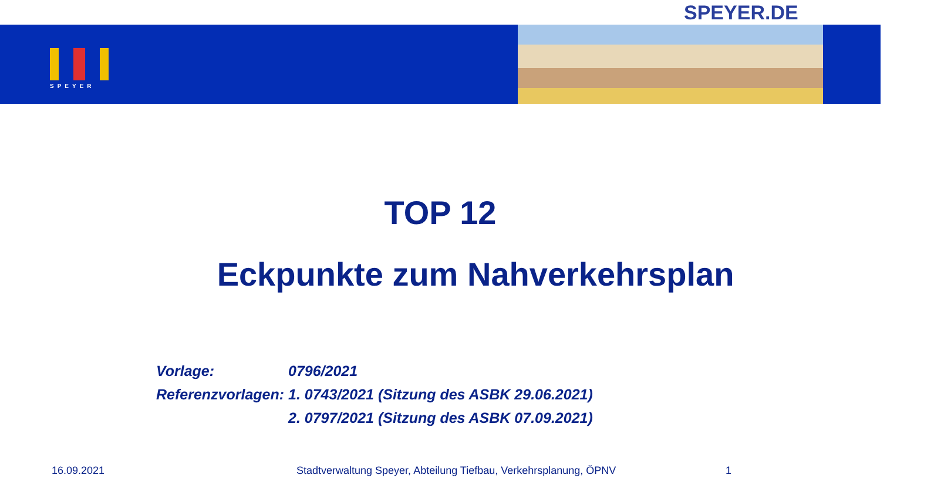SPEYER.DE
SPEYER
TOP 12
Eckpunkte zum Nahverkehrsplan
Vorlage: 0796/2021
Referenzvorlagen: 1. 0743/2021 (Sitzung des ASBK 29.06.2021)
2. 0797/2021 (Sitzung des ASBK 07.09.2021)
16.09.2021
Stadtverwaltung Speyer, Abteilung Tiefbau, Verkehrsplanung, ÖPNV
1